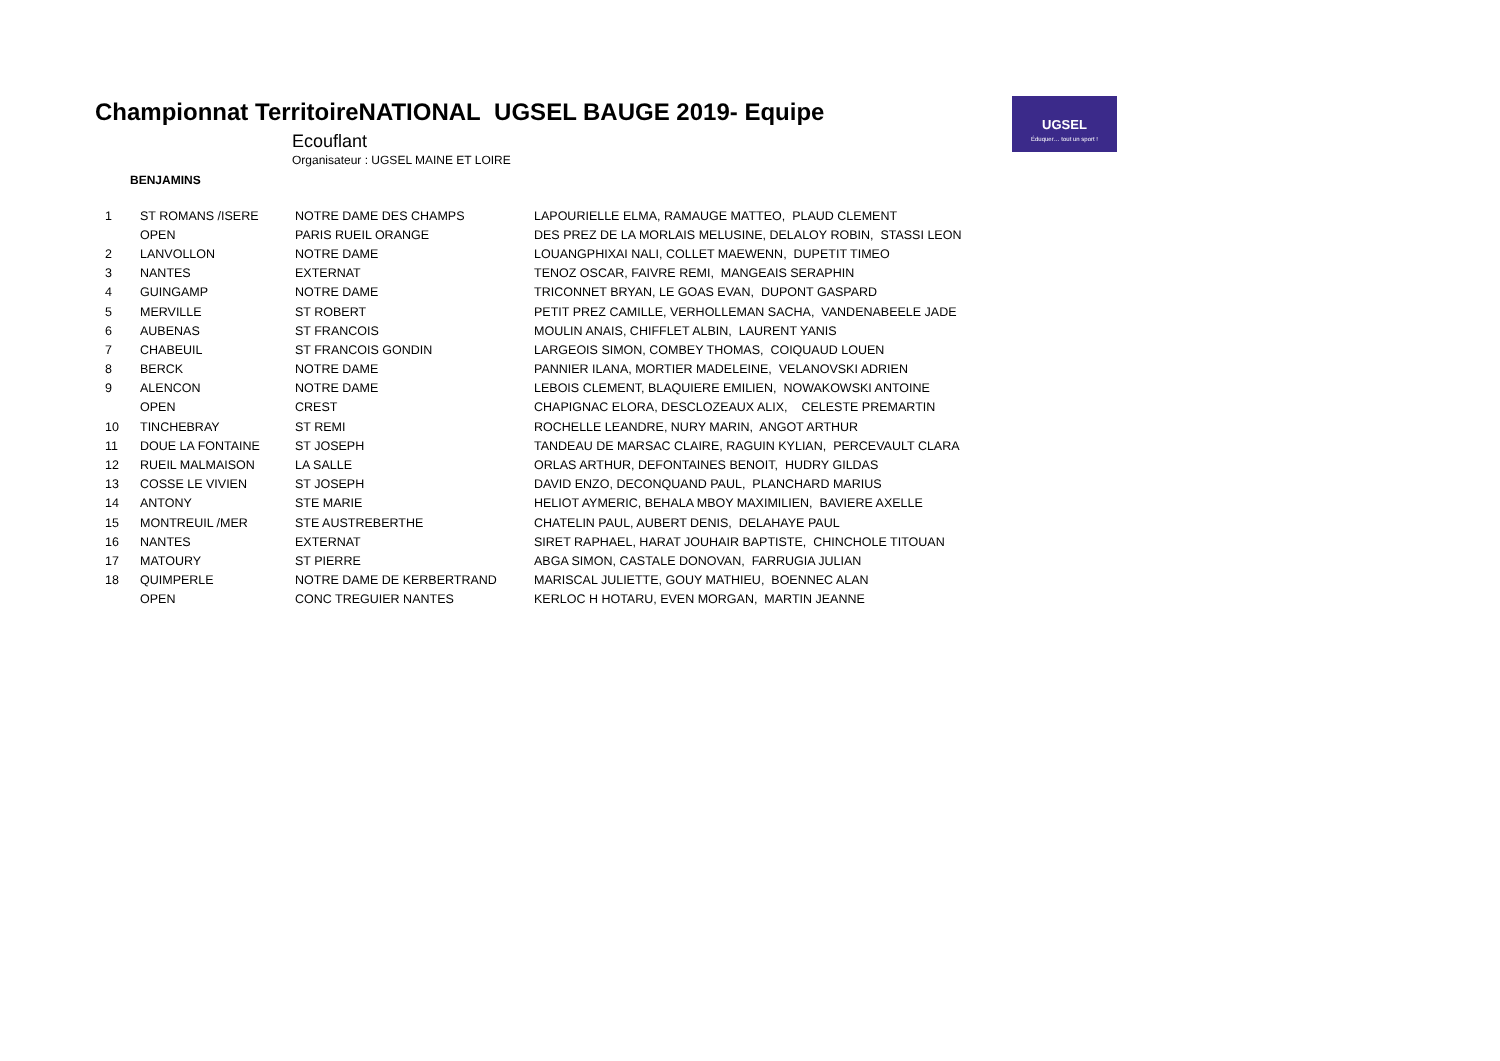Championnat TerritoireNATIONAL UGSEL BAUGE 2019- Equipe
Ecouflant
Organisateur : UGSEL MAINE ET LOIRE
BENJAMINS
UGSEL
Éduquer… tout un sport !
| 1 | ST ROMANS /ISERE | NOTRE DAME DES CHAMPS | LAPOURIELLE ELMA, RAMAUGE MATTEO, PLAUD CLEMENT |
| | OPEN | PARIS RUEIL ORANGE | DES PREZ DE LA MORLAIS MELUSINE, DELALOY ROBIN, STASSI LEON |
| 2 | LANVOLLON | NOTRE DAME | LOUANGPHIXAI NALI, COLLET MAEWENN, DUPETIT TIMEO |
| 3 | NANTES | EXTERNAT | TENOZ OSCAR, FAIVRE REMI, MANGEAIS SERAPHIN |
| 4 | GUINGAMP | NOTRE DAME | TRICONNET BRYAN, LE GOAS EVAN, DUPONT GASPARD |
| 5 | MERVILLE | ST ROBERT | PETIT PREZ CAMILLE, VERHOLLEMAN SACHA, VANDENABEELE JADE |
| 6 | AUBENAS | ST FRANCOIS | MOULIN ANAIS, CHIFFLET ALBIN, LAURENT YANIS |
| 7 | CHABEUIL | ST FRANCOIS GONDIN | LARGEOIS SIMON, COMBEY THOMAS, COIQUAUD LOUEN |
| 8 | BERCK | NOTRE DAME | PANNIER ILANA, MORTIER MADELEINE, VELANOVSKI ADRIEN |
| 9 | ALENCON | NOTRE DAME | LEBOIS CLEMENT, BLAQUIERE EMILIEN, NOWAKOWSKI ANTOINE |
| | OPEN | CREST | CHAPIGNAC ELORA, DESCLOZEAUX ALIX, CELESTE PREMARTIN |
| 10 | TINCHEBRAY | ST REMI | ROCHELLE LEANDRE, NURY MARIN, ANGOT ARTHUR |
| 11 | DOUE LA FONTAINE | ST JOSEPH | TANDEAU DE MARSAC CLAIRE, RAGUIN KYLIAN, PERCEVAULT CLARA |
| 12 | RUEIL MALMAISON | LA SALLE | ORLAS ARTHUR, DEFONTAINES BENOIT, HUDRY GILDAS |
| 13 | COSSE LE VIVIEN | ST JOSEPH | DAVID ENZO, DECONQUAND PAUL, PLANCHARD MARIUS |
| 14 | ANTONY | STE MARIE | HELIOT AYMERIC, BEHALA MBOY MAXIMILIEN, BAVIERE AXELLE |
| 15 | MONTREUIL /MER | STE AUSTREBERTHE | CHATELIN PAUL, AUBERT DENIS, DELAHAYE PAUL |
| 16 | NANTES | EXTERNAT | SIRET RAPHAEL, HARAT JOUHAIR BAPTISTE, CHINCHOLE TITOUAN |
| 17 | MATOURY | ST PIERRE | ABGA SIMON, CASTALE DONOVAN, FARRUGIA JULIAN |
| 18 | QUIMPERLE | NOTRE DAME DE KERBERTRAND | MARISCAL JULIETTE, GOUY MATHIEU, BOENNEC ALAN |
| | OPEN | CONC TREGUIER NANTES | KERLOC H HOTARU, EVEN MORGAN, MARTIN JEANNE |